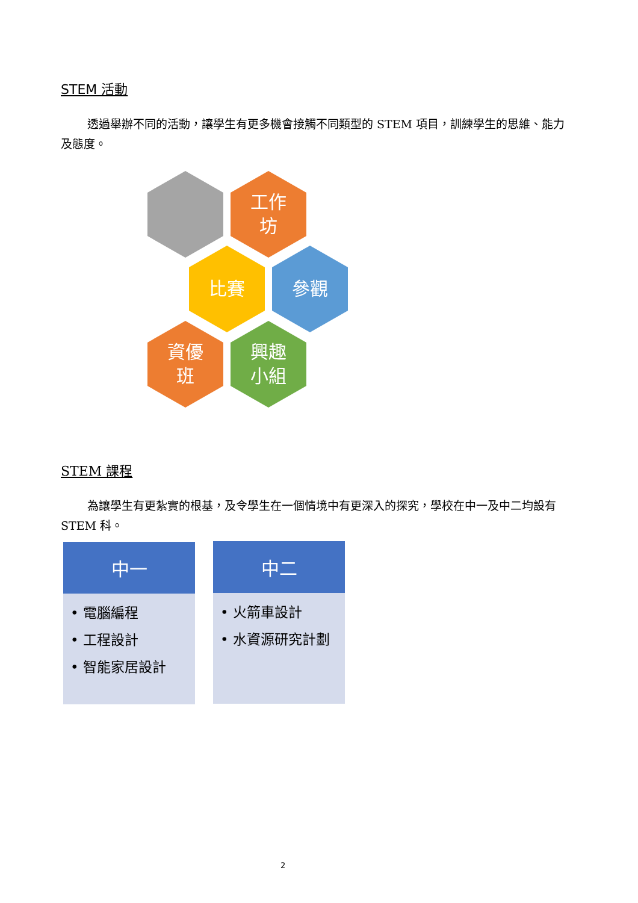STEM 活動
透過舉辦不同的活動，讓學生有更多機會接觸不同類型的 STEM 項目，訓練學生的思維、能力及態度。
工作
坊
比賽 參觀
資優
班
興趣
小組
STEM 課程
為讓學生有更紮實的根基，及令學生在一個情境中有更深入的探究，學校在中一及中二均設有 STEM 科。
中一
• 電腦編程
• 工程設計
• 智能家居設計
中二
• 火箭車設計
• 水資源研究計劃
2